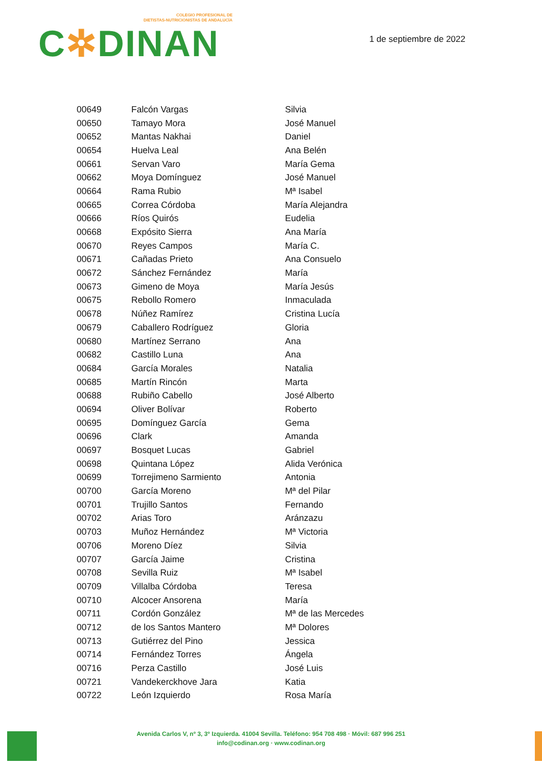COLEGIO PROFESIONAL DE
DIETISTAS-NUTRICIONISTAS DE ANDALUCÍA
C✲DINAN
1 de septiembre de 2022
| 00649 | Falcón Vargas | Silvia |
| 00650 | Tamayo Mora | José Manuel |
| 00652 | Mantas Nakhai | Daniel |
| 00654 | Huelva Leal | Ana Belén |
| 00661 | Servan Varo | María Gema |
| 00662 | Moya Domínguez | José Manuel |
| 00664 | Rama Rubio | Mª Isabel |
| 00665 | Correa Córdoba | María Alejandra |
| 00666 | Ríos Quirós | Eudelia |
| 00668 | Expósito Sierra | Ana María |
| 00670 | Reyes Campos | María C. |
| 00671 | Cañadas Prieto | Ana Consuelo |
| 00672 | Sánchez Fernández | María |
| 00673 | Gimeno de Moya | María Jesús |
| 00675 | Rebollo Romero | Inmaculada |
| 00678 | Núñez Ramírez | Cristina Lucía |
| 00679 | Caballero Rodríguez | Gloria |
| 00680 | Martínez Serrano | Ana |
| 00682 | Castillo Luna | Ana |
| 00684 | García Morales | Natalia |
| 00685 | Martín Rincón | Marta |
| 00688 | Rubiño Cabello | José Alberto |
| 00694 | Oliver Bolívar | Roberto |
| 00695 | Domínguez García | Gema |
| 00696 | Clark | Amanda |
| 00697 | Bosquet Lucas | Gabriel |
| 00698 | Quintana López | Alida Verónica |
| 00699 | Torrejimeno Sarmiento | Antonia |
| 00700 | García Moreno | Mª del Pilar |
| 00701 | Trujillo Santos | Fernando |
| 00702 | Arias Toro | Aránzazu |
| 00703 | Muñoz Hernández | Mª Victoria |
| 00706 | Moreno Díez | Silvia |
| 00707 | García Jaime | Cristina |
| 00708 | Sevilla Ruiz | Mª Isabel |
| 00709 | Villalba Córdoba | Teresa |
| 00710 | Alcocer Ansorena | María |
| 00711 | Cordón González | Mª de las Mercedes |
| 00712 | de los Santos Mantero | Mª Dolores |
| 00713 | Gutiérrez del Pino | Jessica |
| 00714 | Fernández Torres | Ángela |
| 00716 | Perza Castillo | José Luis |
| 00721 | Vandekerckhove Jara | Katia |
| 00722 | León Izquierdo | Rosa María |
Avenida Carlos V, nº 3, 3º Izquierda. 41004 Sevilla. Teléfono: 954 708 498 · Móvil: 687 996 251
info@codinan.org · www.codinan.org